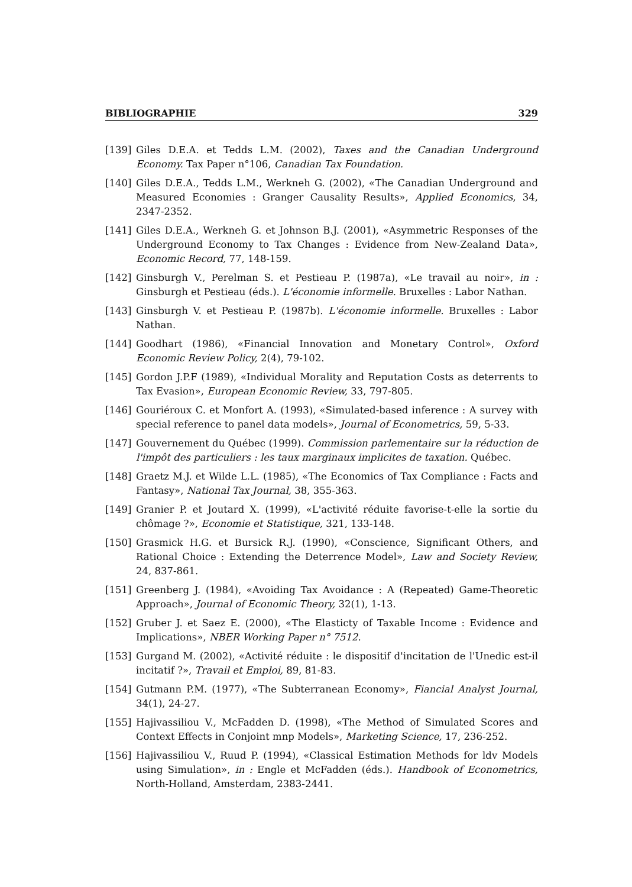BIBLIOGRAPHIE 329
[139] Giles D.E.A. et Tedds L.M. (2002), Taxes and the Canadian Underground Economy. Tax Paper n°106, Canadian Tax Foundation.
[140] Giles D.E.A., Tedds L.M., Werkneh G. (2002), «The Canadian Underground and Measured Economies : Granger Causality Results», Applied Economics, 34, 2347-2352.
[141] Giles D.E.A., Werkneh G. et Johnson B.J. (2001), «Asymmetric Responses of the Underground Economy to Tax Changes : Evidence from New-Zealand Data», Economic Record, 77, 148-159.
[142] Ginsburgh V., Perelman S. et Pestieau P. (1987a), «Le travail au noir», in : Ginsburgh et Pestieau (éds.). L'économie informelle. Bruxelles : Labor Nathan.
[143] Ginsburgh V. et Pestieau P. (1987b). L'économie informelle. Bruxelles : Labor Nathan.
[144] Goodhart (1986), «Financial Innovation and Monetary Control», Oxford Economic Review Policy, 2(4), 79-102.
[145] Gordon J.P.F (1989), «Individual Morality and Reputation Costs as deterrents to Tax Evasion», European Economic Review, 33, 797-805.
[146] Gouriéroux C. et Monfort A. (1993), «Simulated-based inference : A survey with special reference to panel data models», Journal of Econometrics, 59, 5-33.
[147] Gouvernement du Québec (1999). Commission parlementaire sur la réduction de l'impôt des particuliers : les taux marginaux implicites de taxation. Québec.
[148] Graetz M.J. et Wilde L.L. (1985), «The Economics of Tax Compliance : Facts and Fantasy», National Tax Journal, 38, 355-363.
[149] Granier P. et Joutard X. (1999), «L'activité réduite favorise-t-elle la sortie du chômage ?», Economie et Statistique, 321, 133-148.
[150] Grasmick H.G. et Bursick R.J. (1990), «Conscience, Significant Others, and Rational Choice : Extending the Deterrence Model», Law and Society Review, 24, 837-861.
[151] Greenberg J. (1984), «Avoiding Tax Avoidance : A (Repeated) Game-Theoretic Approach», Journal of Economic Theory, 32(1), 1-13.
[152] Gruber J. et Saez E. (2000), «The Elasticty of Taxable Income : Evidence and Implications», NBER Working Paper n° 7512.
[153] Gurgand M. (2002), «Activité réduite : le dispositif d'incitation de l'Unedic est-il incitatif ?», Travail et Emploi, 89, 81-83.
[154] Gutmann P.M. (1977), «The Subterranean Economy», Fiancial Analyst Journal, 34(1), 24-27.
[155] Hajivassiliou V., McFadden D. (1998), «The Method of Simulated Scores and Context Effects in Conjoint mnp Models», Marketing Science, 17, 236-252.
[156] Hajivassiliou V., Ruud P. (1994), «Classical Estimation Methods for ldv Models using Simulation», in : Engle et McFadden (éds.). Handbook of Econometrics, North-Holland, Amsterdam, 2383-2441.